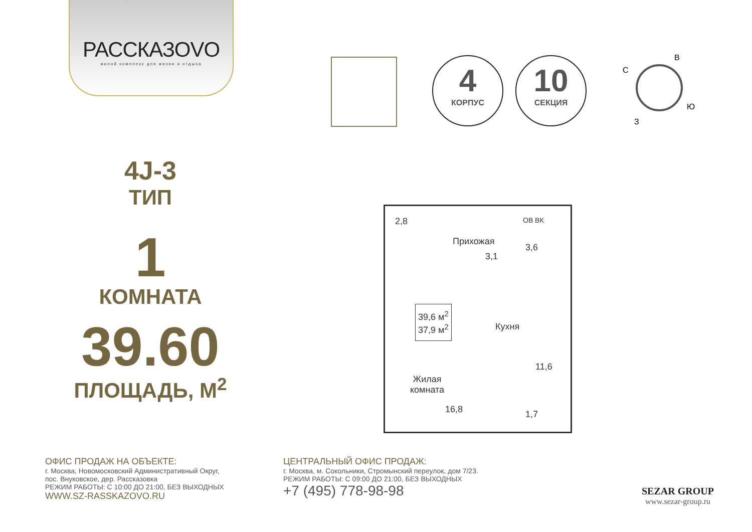РАССКАЗОVO
жилой комплекс для жизни и отдыха
4
КОРПУС
10
СЕКЦИЯ
С
В
Ю
З
4J-3
ТИП
1
КОМНАТА
39.60
ПЛОЩАДЬ, М<sup>2</sup>
2,8
Прихожая
3,1
3,6
ОВ ВК
39,6 м<sup>2</sup>
37,9 м<sup>2</sup>
Кухня
11,6
Жилая
комната
16,8 1,7
ОФИС ПРОДАЖ НА ОБЪЕКТЕ:
г. Москва, Новомосковский Административный Округ,
пос. Внуковское, дер. Рассказовка
РЕЖИМ РАБОТЫ: С 10:00 ДО 21:00, БЕЗ ВЫХОДНЫХ
WWW.SZ-RASSKAZOVO.RU
ЦЕНТРАЛЬНЫЙ ОФИС ПРОДАЖ:
г. Москва, м. Сокольники, Стромынский переулок, дом 7/23.
РЕЖИМ РАБОТЫ: С 09:00 ДО 21:00, БЕЗ ВЫХОДНЫХ
+7 (495) 778-98-98
SEZAR GROUP
www.sezar-group.ru